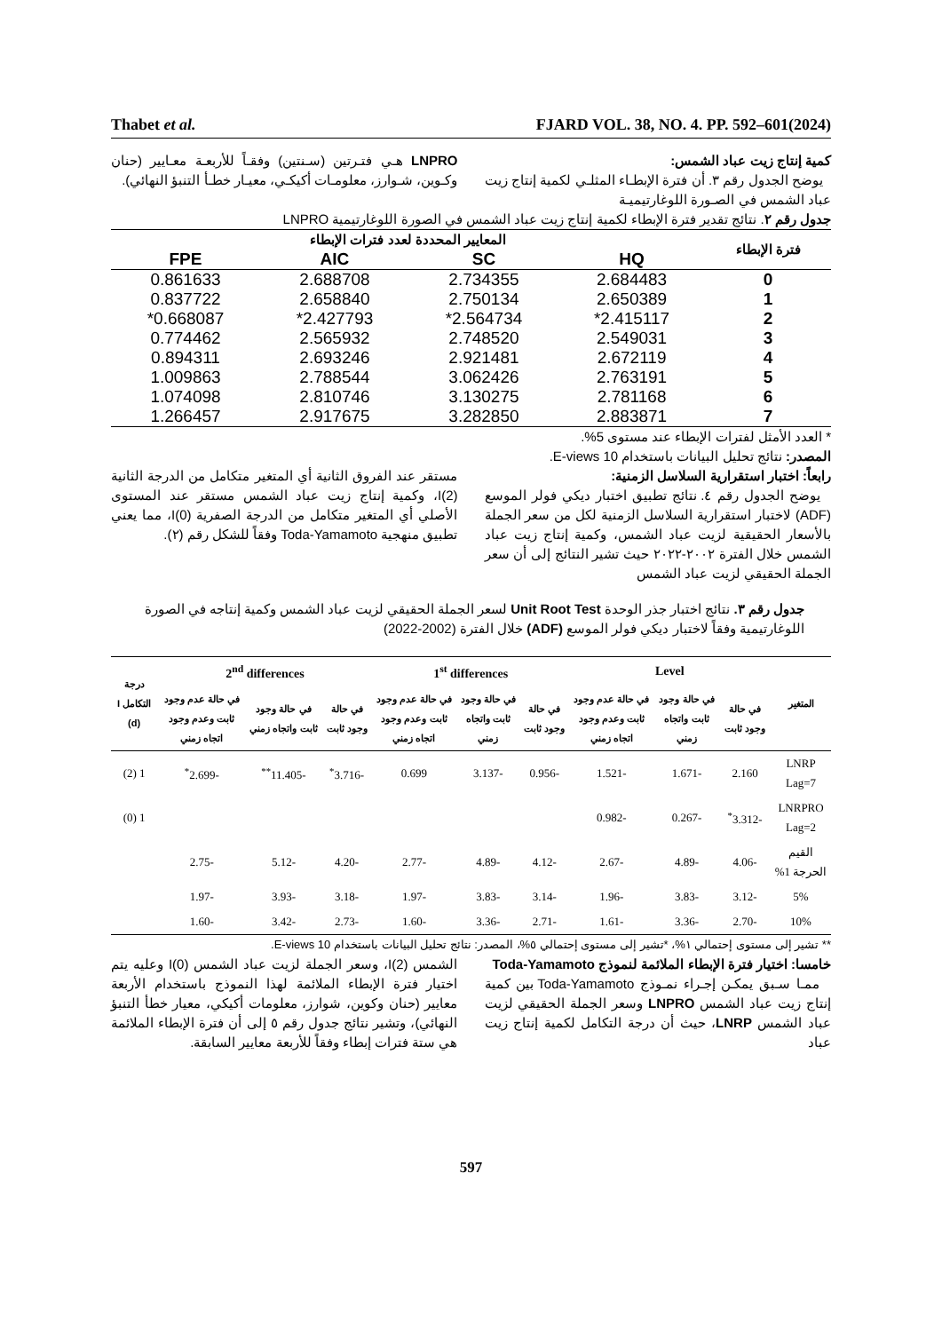Thabet et al. FJARD VOL. 38, NO. 4. PP. 592–601(2024)
كمية إنتاج زيت عباد الشمس:
يوضح الجدول رقم ٣. أن فترة الإبطـاء المثلـي لكمية إنتاج زيت عباد الشمس في الصـورة اللوغارتيميـة
LNPRO هـي فتـرتين (سـنتين) وفقـاً للأربعـة معـايير (حنان وكـوين، شـوارز، معلومـات أكيكـي، معيـار خطـأ التنبؤ النهائي).
جدول رقم ٢. نتائج تقدير فترة الإبطاء لكمية إنتاج زيت عباد الشمس في الصورة اللوغارتيمية LNPRO
| فترة الإبطاء | المعايير المحددة لعدد فترات الإبطاء | | | |
| --- | --- | --- | --- | --- |
| | HQ | SC | AIC | FPE |
| 0 | 2.684483 | 2.734355 | 2.688708 | 0.861633 |
| 1 | 2.650389 | 2.750134 | 2.658840 | 0.837722 |
| 2 | 2.415117* | 2.564734* | 2.427793* | 0.668087* |
| 3 | 2.549031 | 2.748520 | 2.565932 | 0.774462 |
| 4 | 2.672119 | 2.921481 | 2.693246 | 0.894311 |
| 5 | 2.763191 | 3.062426 | 2.788544 | 1.009863 |
| 6 | 2.781168 | 3.130275 | 2.810746 | 1.074098 |
| 7 | 2.883871 | 3.282850 | 2.917675 | 1.266457 |
* العدد الأمثل لفترات الإبطاء عند مستوى 5%.
المصدر: نتائج تحليل البيانات باستخدام E-views 10.
رابعاً: اختبار استقرارية السلاسل الزمنية:
يوضح الجدول رقم ٤. نتائج تطبيق اختبار ديكي فولر الموسع (ADF) لاختبار استقرارية السلاسل الزمنية لكل من سعر الجملة بالأسعار الحقيقية لزيت عباد الشمس، وكمية إنتاج زيت عباد الشمس خلال الفترة ٢٠٠٢-٢٠٢٢ حيث تشير النتائج إلى أن سعر الجملة الحقيقي لزيت عباد الشمس
مستقر عند الفروق الثانية أي المتغير متكامل من الدرجة الثانية I(2)، وكمية إنتاج زيت عباد الشمس مستقر عند المستوى الأصلي أي المتغير متكامل من الدرجة الصفرية I(0)، مما يعني تطبيق منهجية Toda-Yamamoto وفقاً للشكل رقم (٢).
جدول رقم ٣. نتائج اختبار جذر الوحدة Unit Root Test لسعر الجملة الحقيقي لزيت عباد الشمس وكمية إنتاجه في الصورة اللوغارتيمية وفقاً لاختبار ديكي فولر الموسع (ADF) خلال الفترة (2002-2022)
| المتغير | Level | | | 1<sup>st</sup> differences | | | 2<sup>nd</sup> differences | | | درجة التكامل I (d) |
| --- | --- | --- | --- | --- | --- | --- | --- | --- | --- | --- |
| | في حالة وجود ثابت | في حالة وجود ثابت واتجاه زمني | في حالة عدم وجود ثابت وعدم وجود اتجاه زمني | في حالة وجود ثابت | في حالة وجود ثابت واتجاه زمني | في حالة عدم وجود ثابت وعدم وجود اتجاه زمني | في حالة وجود ثابت | في حالة وجود ثابت واتجاه زمني | في حالة عدم وجود ثابت وعدم وجود اتجاه زمني | |
| LNRP Lag=7 | 2.160 | -1.671 | -1.521 | -0.956 | -3.137 | 0.699 | -3.716<sup>*</sup> | -11.405<sup>**</sup> | -2.699<sup>*</sup> | 1 (2) |
| LNRPRO Lag=2 | -3.312<sup>*</sup> | -0.267 | -0.982 | | | | | | | 1 (0) |
| القيم الحرجة 1% | -4.06 | -4.89 | -2.67 | -4.12 | -4.89 | -2.77 | -4.20 | -5.12 | -2.75 | |
| 5% | -3.12 | -3.83 | -1.96 | -3.14 | -3.83 | -1.97 | -3.18 | -3.93 | -1.97 | |
| 10% | -2.70 | -3.36 | -1.61 | -2.71 | -3.36 | -1.60 | -2.73 | -3.42 | -1.60 | |
** تشير إلى مستوى إحتمالي ١%، *تشير إلى مستوى إحتمالي ٥%، المصدر: نتائج تحليل البيانات باستخدام E-views 10.
خامسا: اختيار فترة الإبطاء الملائمة لنموذج Toda-Yamamoto
ممـا سـبق يمكـن إجـراء نمـوذج Toda-Yamamoto بين كمية إنتاج زيت عباد الشمس LNPRO وسعر الجملة الحقيقي لزيت عباد الشمس LNRP، حيث أن درجة التكامل لكمية إنتاج زيت عباد
الشمس I(2)، وسعر الجملة لزيت عباد الشمس I(0) وعليه يتم اختيار فترة الإبطاء الملائمة لهذا النموذج باستخدام الأربعة معايير (حنان وكوين، شوارز، معلومات أكيكي، معيار خطأ التنبؤ النهائي)، وتشير نتائج جدول رقم ٥ إلى أن فترة الإبطاء الملائمة هي ستة فترات إبطاء وفقاً للأربعة معايير السابقة.
597